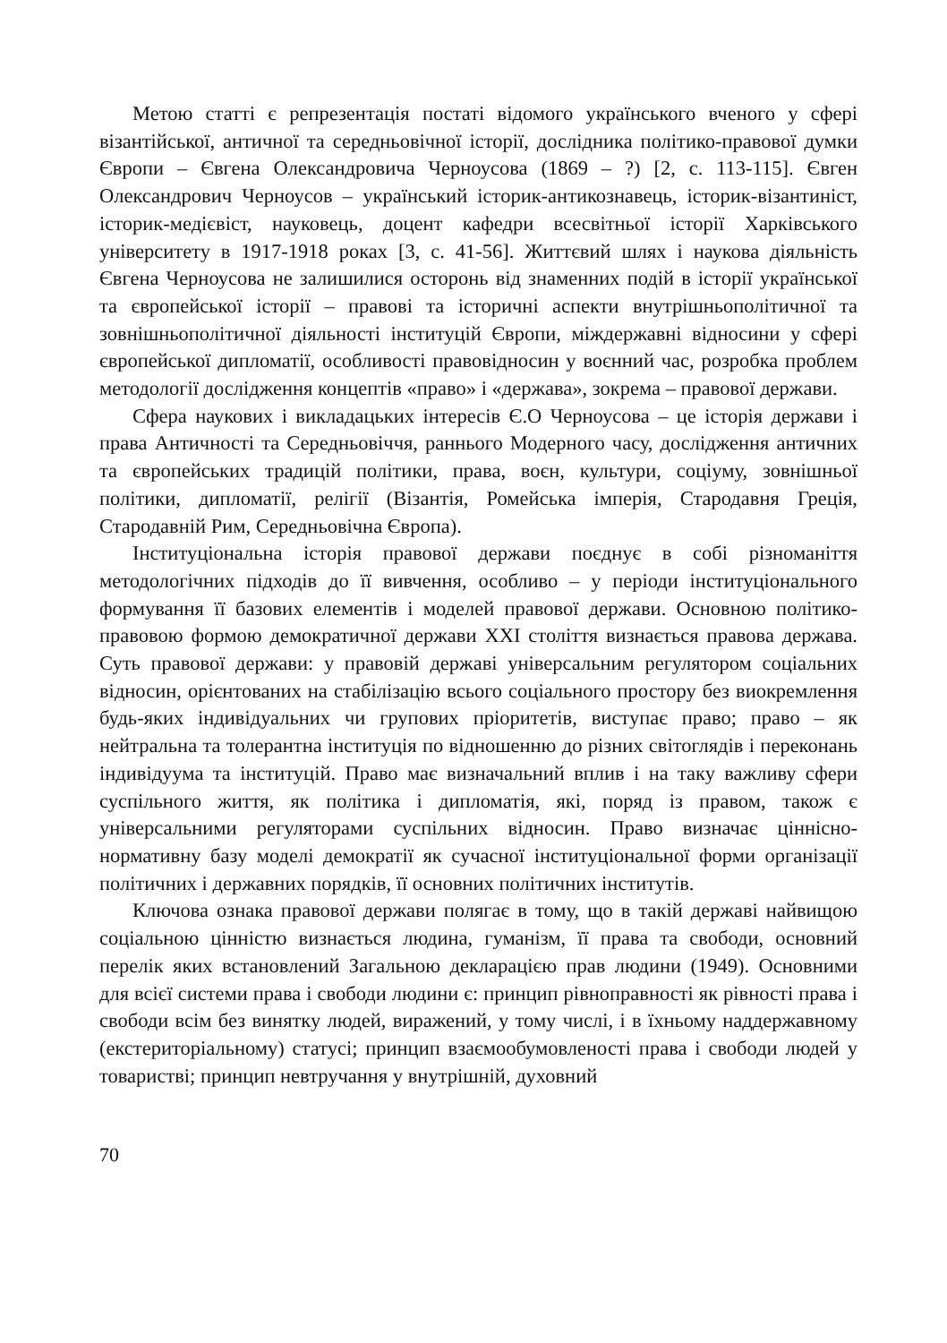Метою статті є репрезентація постаті відомого українського вченого у сфері візантійської, античної та середньовічної історії, дослідника політико-правової думки Європи – Євгена Олександровича Черноусова (1869 – ?) [2, с. 113-115]. Євген Олександрович Черноусов – український історик-антикознавець, історик-візантиніст, історик-медієвіст, науковець, доцент кафедри всесвітньої історії Харківського університету в 1917-1918 роках [3, с. 41-56]. Життєвий шлях і наукова діяльність Євгена Черноусова не залишилися осторонь від знаменних подій в історії української та європейської історії – правові та історичні аспекти внутрішньополітичної та зовнішньополітичної діяльності інституцій Європи, міждержавні відносини у сфері європейської дипломатії, особливості правовідносин у воєнний час, розробка проблем методології дослідження концептів «право» і «держава», зокрема – правової держави.
Сфера наукових і викладацьких інтересів Є.О Черноусова – це історія держави і права Античності та Середньовіччя, раннього Модерного часу, дослідження античних та європейських традицій політики, права, воєн, культури, соціуму, зовнішньої політики, дипломатії, релігії (Візантія, Ромейська імперія, Стародавня Греція, Стародавній Рим, Середньовічна Європа).
Інституціональна історія правової держави поєднує в собі різноманіття методологічних підходів до її вивчення, особливо – у періоди інституціонального формування її базових елементів і моделей правової держави. Основною політико-правовою формою демократичної держави XXI століття визнається правова держава. Суть правової держави: у правовій державі універсальним регулятором соціальних відносин, орієнтованих на стабілізацію всього соціального простору без виокремлення будь-яких індивідуальних чи групових пріоритетів, виступає право; право – як нейтральна та толерантна інституція по відношенню до різних світоглядів і переконань індивідуума та інституцій. Право має визначальний вплив і на таку важливу сфери суспільного життя, як політика і дипломатія, які, поряд із правом, також є універсальними регуляторами суспільних відносин. Право визначає ціннісно-нормативну базу моделі демократії як сучасної інституціональної форми організації політичних і державних порядків, її основних політичних інститутів.
Ключова ознака правової держави полягає в тому, що в такій державі найвищою соціальною цінністю визнається людина, гуманізм, її права та свободи, основний перелік яких встановлений Загальною декларацією прав людини (1949). Основними для всієї системи права і свободи людини є: принцип рівноправності як рівності права і свободи всім без винятку людей, виражений, у тому числі, і в їхньому наддержавному (екстериторіальному) статусі; принцип взаємообумовленості права і свободи людей у товаристві; принцип невтручання у внутрішній, духовний
70